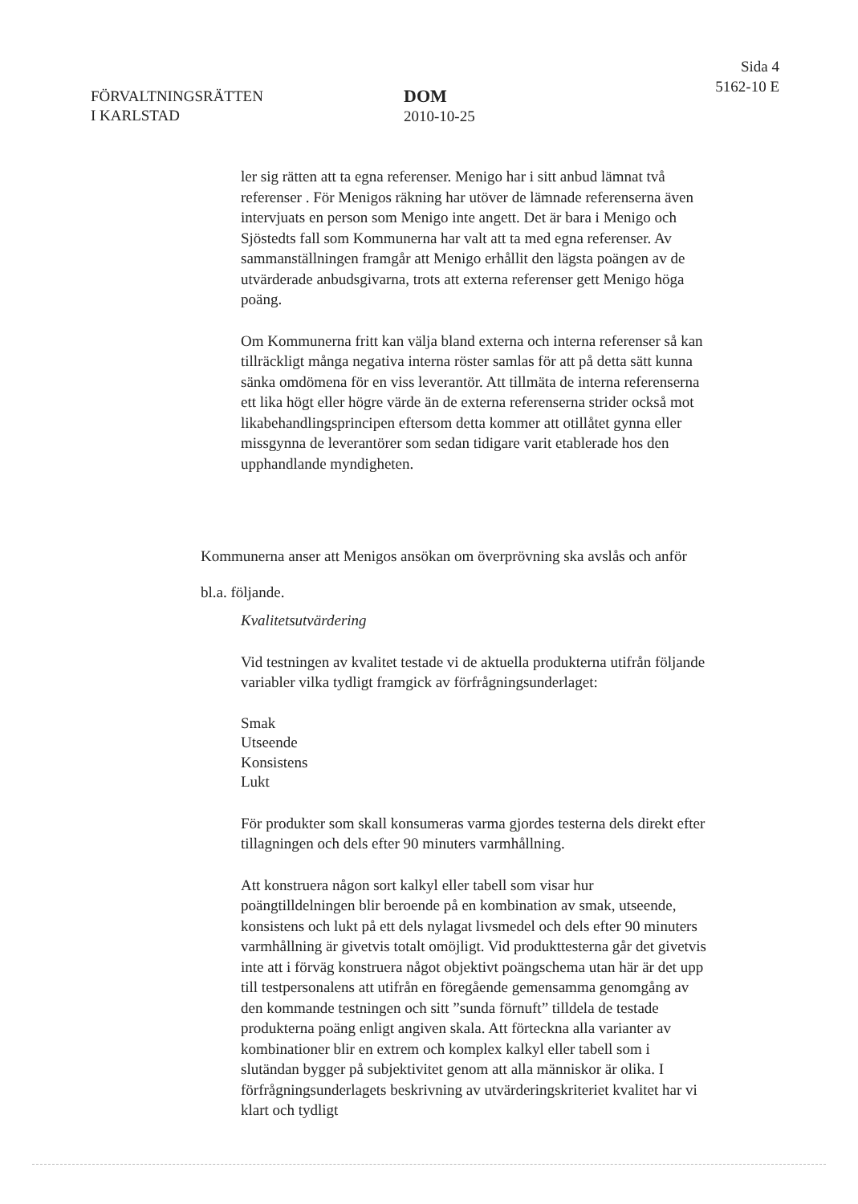FÖRVALTNINGSRÄTTEN
I KARLSTAD
DOM
2010-10-25
Sida 4
5162-10 E
ler sig rätten att ta egna referenser. Menigo har i sitt anbud lämnat två referenser . För Menigos räkning har utöver de lämnade referenserna även intervjuats en person som Menigo inte angett. Det är bara i Menigo och Sjöstedts fall som Kommunerna har valt att ta med egna referenser. Av sammanställningen framgår att Menigo erhållit den lägsta poängen av de utvärderade anbudsgivarna, trots att externa referenser gett Menigo höga poäng.
Om Kommunerna fritt kan välja bland externa och interna referenser så kan tillräckligt många negativa interna röster samlas för att på detta sätt kunna sänka omdömena för en viss leverantör. Att tillmäta de interna referenserna ett lika högt eller högre värde än de externa referenserna strider också mot likabehandlingsprincipen eftersom detta kommer att otillåtet gynna eller missgynna de leverantörer som sedan tidigare varit etablerade hos den upphandlande myndigheten.
Kommunerna anser att Menigos ansökan om överprövning ska avslås och anför bl.a. följande.
Kvalitetsutvärdering
Vid testningen av kvalitet testade vi de aktuella produkterna utifrån följande variabler vilka tydligt framgick av förfrågningsunderlaget:
Smak
Utseende
Konsistens
Lukt
För produkter som skall konsumeras varma gjordes testerna dels direkt efter tillagningen och dels efter 90 minuters varmhållning.
Att konstruera någon sort kalkyl eller tabell som visar hur poängtilldelningen blir beroende på en kombination av smak, utseende, konsistens och lukt på ett dels nylagat livsmedel och dels efter 90 minuters varmhållning är givetvis totalt omöjligt. Vid produkttesterna går det givetvis inte att i förväg konstruera något objektivt poängschema utan här är det upp till testpersonalens att utifrån en föregående gemensamma genomgång av den kommande testningen och sitt ”sunda förnuft” tilldela de testade produkterna poäng enligt angiven skala. Att förteckna alla varianter av kombinationer blir en extrem och komplex kalkyl eller tabell som i slutändan bygger på subjektivitet genom att alla människor är olika. I förfrågningsunderlagets beskrivning av utvärderingskriteriet kvalitet har vi klart och tydligt